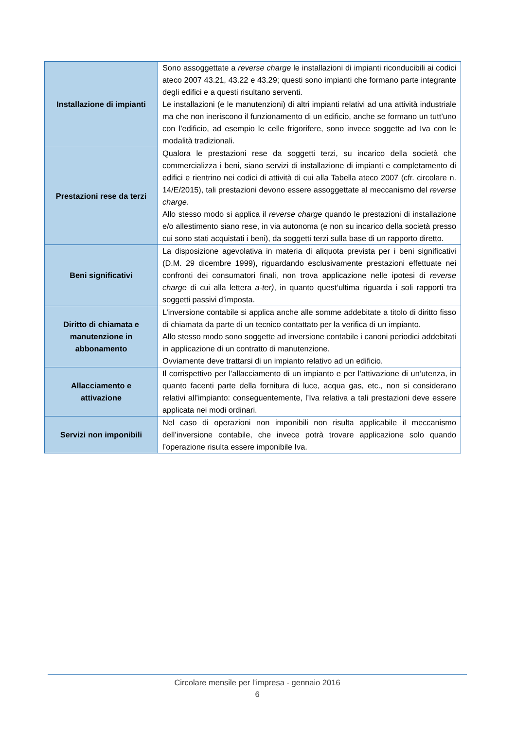| Installazione di impianti | Sono assoggettate a reverse charge le installazioni di impianti riconducibili ai codici ateco 2007 43.21, 43.22 e 43.29; questi sono impianti che formano parte integrante degli edifici e a questi risultano serventi. Le installazioni (e le manutenzioni) di altri impianti relativi ad una attività industriale ma che non ineriscono il funzionamento di un edificio, anche se formano un tutt’uno con l’edificio, ad esempio le celle frigorifere, sono invece soggette ad Iva con le modalità tradizionali. |
| Prestazioni rese da terzi | Qualora le prestazioni rese da soggetti terzi, su incarico della società che commercializza i beni, siano servizi di installazione di impianti e completamento di edifici e rientrino nei codici di attività di cui alla Tabella ateco 2007 (cfr. circolare n. 14/E/2015), tali prestazioni devono essere assoggettate al meccanismo del reverse charge . Allo stesso modo si applica il reverse charge quando le prestazioni di installazione e/o allestimento siano rese, in via autonoma (e non su incarico della società presso cui sono stati acquistati i beni), da soggetti terzi sulla base di un rapporto diretto. |
| Beni significativi | La disposizione agevolativa in materia di aliquota prevista per i beni significativi (D.M. 29 dicembre 1999), riguardando esclusivamente prestazioni effettuate nei confronti dei consumatori finali, non trova applicazione nelle ipotesi di reverse charge di cui alla lettera a-ter) , in quanto quest’ultima riguarda i soli rapporti tra soggetti passivi d’imposta. |
| Diritto di chiamata e manutenzione in abbonamento | L’inversione contabile si applica anche alle somme addebitate a titolo di diritto fisso di chiamata da parte di un tecnico contattato per la verifica di un impianto. Allo stesso modo sono soggette ad inversione contabile i canoni periodici addebitati in applicazione di un contratto di manutenzione. Ovviamente deve trattarsi di un impianto relativo ad un edificio. |
| Allacciamento e attivazione | Il corrispettivo per l’allacciamento di un impianto e per l’attivazione di un’utenza, in quanto facenti parte della fornitura di luce, acqua gas, etc., non si considerano relativi all’impianto: conseguentemente, l’Iva relativa a tali prestazioni deve essere applicata nei modi ordinari. |
| Servizi non imponibili | Nel caso di operazioni non imponibili non risulta applicabile il meccanismo dell’inversione contabile, che invece potrà trovare applicazione solo quando l’operazione risulta essere imponibile Iva. |
Circolare mensile per l’impresa - gennaio 2016
6